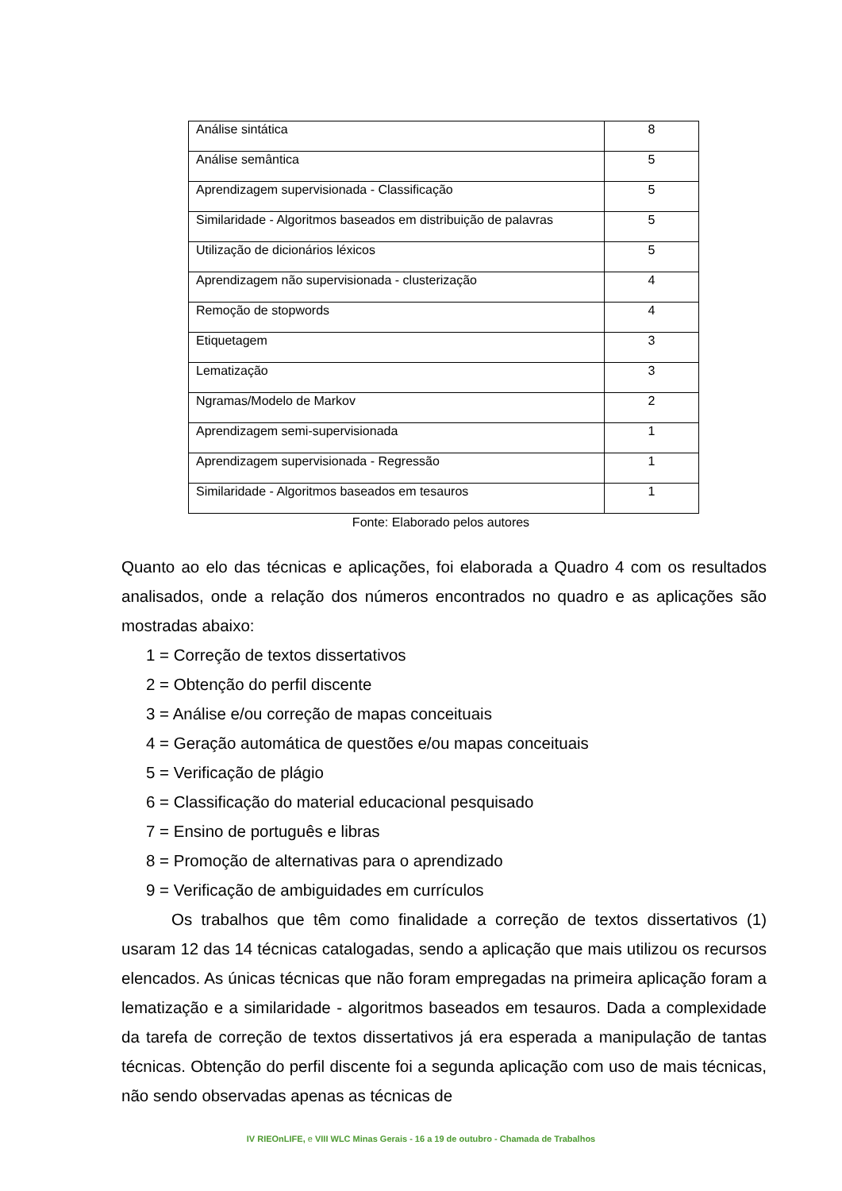| Análise sintática | 8 |
| Análise semântica | 5 |
| Aprendizagem supervisionada - Classificação | 5 |
| Similaridade - Algoritmos baseados em distribuição de palavras | 5 |
| Utilização de dicionários léxicos | 5 |
| Aprendizagem não supervisionada - clusterização | 4 |
| Remoção de stopwords | 4 |
| Etiquetagem | 3 |
| Lematização | 3 |
| Ngramas/Modelo de Markov | 2 |
| Aprendizagem semi-supervisionada | 1 |
| Aprendizagem supervisionada - Regressão | 1 |
| Similaridade - Algoritmos baseados em tesauros | 1 |
Fonte: Elaborado pelos autores
Quanto ao elo das técnicas e aplicações, foi elaborada a Quadro 4 com os resultados analisados, onde a relação dos números encontrados no quadro e as aplicações são mostradas abaixo:
1 = Correção de textos dissertativos
2 = Obtenção do perfil discente
3 = Análise e/ou correção de mapas conceituais
4 = Geração automática de questões e/ou mapas conceituais
5 = Verificação de plágio
6 = Classificação do material educacional pesquisado
7 = Ensino de português e libras
8 = Promoção de alternativas para o aprendizado
9 = Verificação de ambiguidades em currículos
Os trabalhos que têm como finalidade a correção de textos dissertativos (1) usaram 12 das 14 técnicas catalogadas, sendo a aplicação que mais utilizou os recursos elencados. As únicas técnicas que não foram empregadas na primeira aplicação foram a lematização e a similaridade - algoritmos baseados em tesauros. Dada a complexidade da tarefa de correção de textos dissertativos já era esperada a manipulação de tantas técnicas. Obtenção do perfil discente foi a segunda aplicação com uso de mais técnicas, não sendo observadas apenas as técnicas de
IV RIEOnLIFE, e VIII WLC Minas Gerais - 16 a 19 de outubro - Chamada de Trabalhos